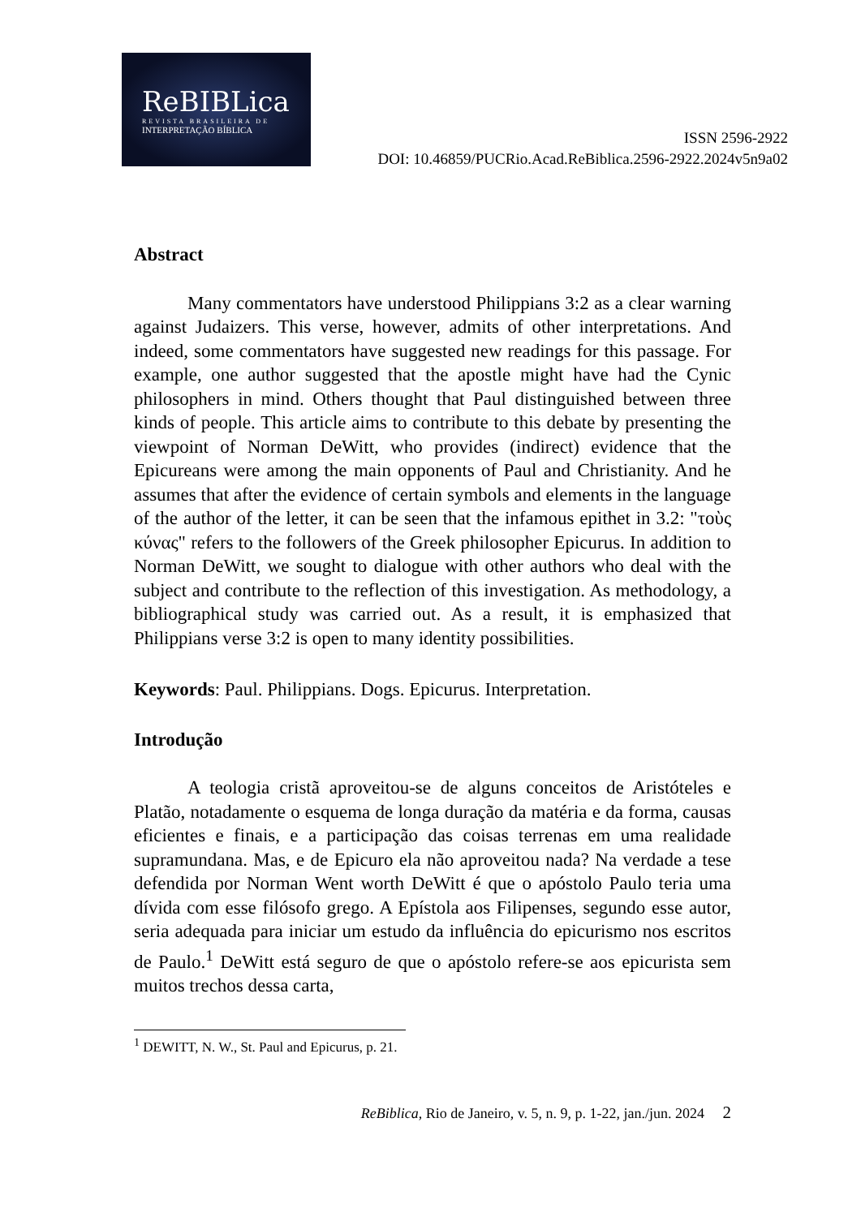ReBIBLica
REVISTA BRASILEIRA DE
INTERPRETAÇÃO BÍBLICA
ISSN 2596-2922
DOI: 10.46859/PUCRio.Acad.ReBiblica.2596-2922.2024v5n9a02
Abstract
Many commentators have understood Philippians 3:2 as a clear warning against Judaizers. This verse, however, admits of other interpretations. And indeed, some commentators have suggested new readings for this passage. For example, one author suggested that the apostle might have had the Cynic philosophers in mind. Others thought that Paul distinguished between three kinds of people. This article aims to contribute to this debate by presenting the viewpoint of Norman DeWitt, who provides (indirect) evidence that the Epicureans were among the main opponents of Paul and Christianity. And he assumes that after the evidence of certain symbols and elements in the language of the author of the letter, it can be seen that the infamous epithet in 3.2: "τοὺς κύνας" refers to the followers of the Greek philosopher Epicurus. In addition to Norman DeWitt, we sought to dialogue with other authors who deal with the subject and contribute to the reflection of this investigation. As methodology, a bibliographical study was carried out. As a result, it is emphasized that Philippians verse 3:2 is open to many identity possibilities.
Keywords: Paul. Philippians. Dogs. Epicurus. Interpretation.
Introdução
A teologia cristã aproveitou-se de alguns conceitos de Aristóteles e Platão, notadamente o esquema de longa duração da matéria e da forma, causas eficientes e finais, e a participação das coisas terrenas em uma realidade supramundana. Mas, e de Epicuro ela não aproveitou nada? Na verdade a tese defendida por Norman Went worth DeWitt é que o apóstolo Paulo teria uma dívida com esse filósofo grego. A Epístola aos Filipenses, segundo esse autor, seria adequada para iniciar um estudo da influência do epicurismo nos escritos de Paulo.<sup>1</sup> DeWitt está seguro de que o apóstolo refere-se aos epicurista sem muitos trechos dessa carta,
<sup>1</sup> DEWITT, N. W., St. Paul and Epicurus, p. 21.
ReBiblica, Rio de Janeiro, v. 5, n. 9, p. 1-22, jan./jun. 2024 2